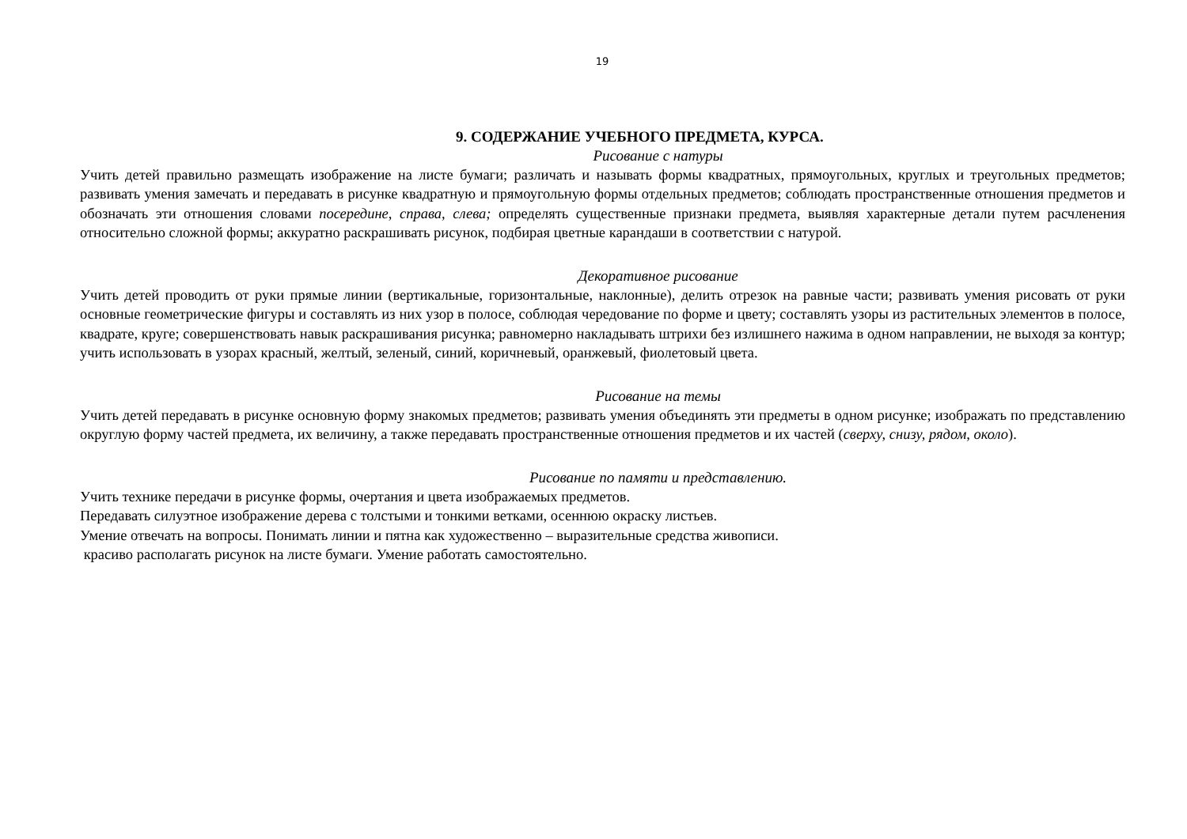19
9. СОДЕРЖАНИЕ УЧЕБНОГО ПРЕДМЕТА, КУРСА.
Рисование с натуры
Учить детей правильно размещать изображение на листе бумаги; различать и называть формы квадратных, прямоугольных, круглых и треугольных предметов; развивать умения замечать и передавать в рисунке квадратную и прямоугольную формы отдельных предметов; соблюдать пространственные отношения предметов и обозначать эти отношения словами посередине, справа, слева; определять существенные признаки предмета, выявляя характерные детали путем расчленения относительно сложной формы; аккуратно раскрашивать рисунок, подбирая цветные карандаши в соответствии с натурой.
Декоративное рисование
Учить детей проводить от руки прямые линии (вертикальные, горизонтальные, наклонные), делить отрезок на равные части; развивать умения рисовать от руки основные геометрические фигуры и составлять из них узор в полосе, соблюдая чередование по форме и цвету; составлять узоры из растительных элементов в полосе, квадрате, круге; совершенствовать навык раскрашивания рисунка; равномерно накладывать штрихи без излишнего нажима в одном направлении, не выходя за контур; учить использовать в узорах красный, желтый, зеленый, синий, коричневый, оранжевый, фиолетовый цвета.
Рисование на темы
Учить детей передавать в рисунке основную форму знакомых предметов; развивать умения объединять эти предметы в одном рисунке; изображать по представлению округлую форму частей предмета, их величину, а также передавать пространственные отношения предметов и их частей (сверху, снизу, рядом, около).
Рисование по памяти и представлению.
Учить технике передачи в рисунке формы, очертания и цвета изображаемых предметов.
Передавать силуэтное изображение дерева с толстыми и тонкими ветками, осеннюю окраску листьев.
Умение отвечать на вопросы. Понимать линии и пятна как художественно – выразительные средства живописи.
красиво располагать рисунок на листе бумаги. Умение работать самостоятельно.